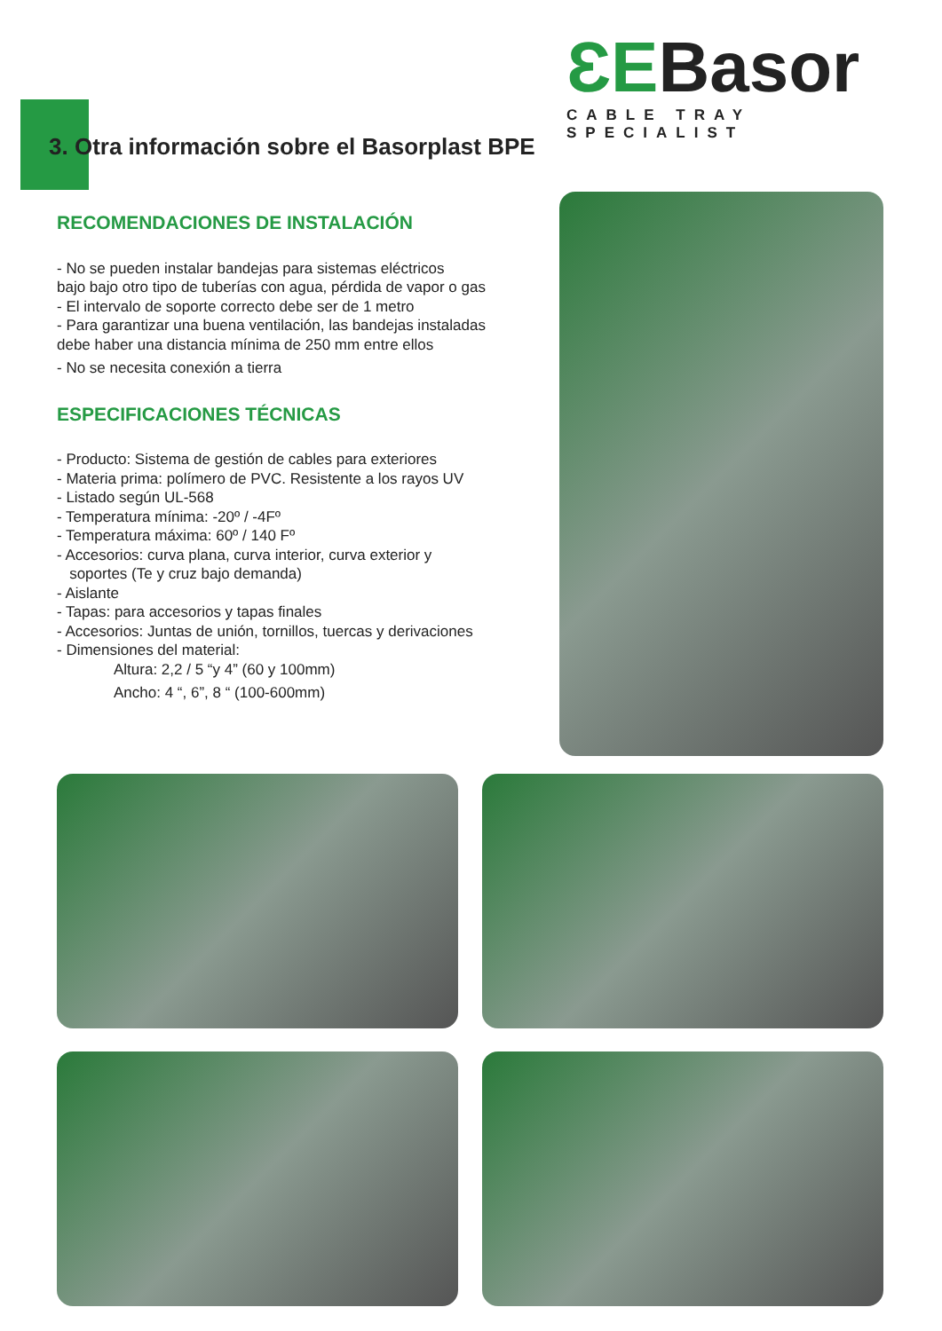ƐEBasor
CABLE TRAY SPECIALIST
3. Otra información sobre el Basorplast BPE
RECOMENDACIONES DE INSTALACIÓN
- No se pueden instalar bandejas para sistemas eléctricos
bajo bajo otro tipo de tuberías con agua, pérdida de vapor o gas
- El intervalo de soporte correcto debe ser de 1 metro
- Para garantizar una buena ventilación, las bandejas instaladas
debe haber una distancia mínima de 250 mm entre ellos
- No se necesita conexión a tierra
ESPECIFICACIONES TÉCNICAS
- Producto: Sistema de gestión de cables para exteriores
- Materia prima: polímero de PVC. Resistente a los rayos UV
- Listado según UL-568
- Temperatura mínima: -20º / -4Fº
- Temperatura máxima: 60º / 140 Fº
- Accesorios: curva plana, curva interior, curva exterior y
soportes (Te y cruz bajo demanda)
- Aislante
- Tapas: para accesorios y tapas finales
- Accesorios: Juntas de unión, tornillos, tuercas y derivaciones
- Dimensiones del material:
Altura: 2,2 / 5 “y 4” (60 y 100mm)
Ancho: 4 “, 6”, 8 “ (100-600mm)